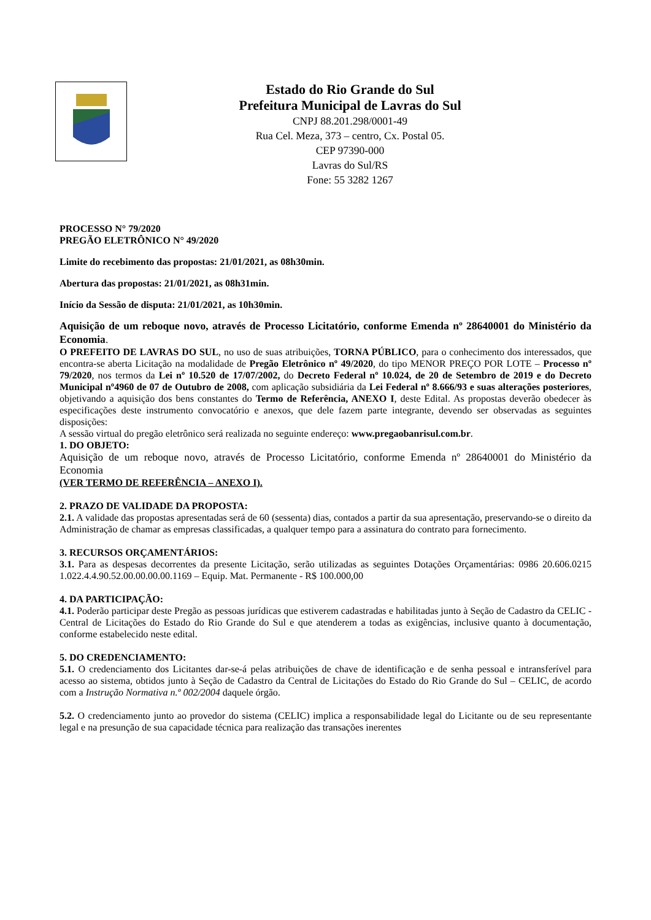Estado do Rio Grande do Sul
Prefeitura Municipal de Lavras do Sul
CNPJ 88.201.298/0001-49
Rua Cel. Meza, 373 – centro, Cx. Postal 05.
CEP 97390-000
Lavras do Sul/RS
Fone: 55 3282 1267
PROCESSO N° 79/2020
PREGÃO ELETRÔNICO N° 49/2020
Limite do recebimento das propostas: 21/01/2021, as 08h30min.
Abertura das propostas: 21/01/2021, as 08h31min.
Início da Sessão de disputa: 21/01/2021, as 10h30min.
Aquisição de um reboque novo, através de Processo Licitatório, conforme Emenda nº 28640001 do Ministério da Economia.
O PREFEITO DE LAVRAS DO SUL, no uso de suas atribuições, TORNA PÚBLICO, para o conhecimento dos interessados, que encontra-se aberta Licitação na modalidade de Pregão Eletrônico nº 49/2020, do tipo MENOR PREÇO POR LOTE – Processo nº 79/2020, nos termos da Lei nº 10.520 de 17/07/2002, do Decreto Federal nº 10.024, de 20 de Setembro de 2019 e do Decreto Municipal nº4960 de 07 de Outubro de 2008, com aplicação subsidiária da Lei Federal nº 8.666/93 e suas alterações posteriores, objetivando a aquisição dos bens constantes do Termo de Referência, ANEXO I, deste Edital. As propostas deverão obedecer às especificações deste instrumento convocatório e anexos, que dele fazem parte integrante, devendo ser observadas as seguintes disposições:
A sessão virtual do pregão eletrônico será realizada no seguinte endereço: www.pregaobanrisul.com.br.
1. DO OBJETO:
Aquisição de um reboque novo, através de Processo Licitatório, conforme Emenda nº 28640001 do Ministério da Economia
(VER TERMO DE REFERÊNCIA – ANEXO I).
2. PRAZO DE VALIDADE DA PROPOSTA:
2.1. A validade das propostas apresentadas será de 60 (sessenta) dias, contados a partir da sua apresentação, preservando-se o direito da Administração de chamar as empresas classificadas, a qualquer tempo para a assinatura do contrato para fornecimento.
3. RECURSOS ORÇAMENTÁRIOS:
3.1. Para as despesas decorrentes da presente Licitação, serão utilizadas as seguintes Dotações Orçamentárias: 0986 20.606.0215 1.022.4.4.90.52.00.00.00.00.1169 – Equip. Mat. Permanente - R$ 100.000,00
4. DA PARTICIPAÇÃO:
4.1. Poderão participar deste Pregão as pessoas jurídicas que estiverem cadastradas e habilitadas junto à Seção de Cadastro da CELIC - Central de Licitações do Estado do Rio Grande do Sul e que atenderem a todas as exigências, inclusive quanto à documentação, conforme estabelecido neste edital.
5. DO CREDENCIAMENTO:
5.1. O credenciamento dos Licitantes dar-se-á pelas atribuições de chave de identificação e de senha pessoal e intransferível para acesso ao sistema, obtidos junto à Seção de Cadastro da Central de Licitações do Estado do Rio Grande do Sul – CELIC, de acordo com a Instrução Normativa n.º 002/2004 daquele órgão.
5.2. O credenciamento junto ao provedor do sistema (CELIC) implica a responsabilidade legal do Licitante ou de seu representante legal e na presunção de sua capacidade técnica para realização das transações inerentes